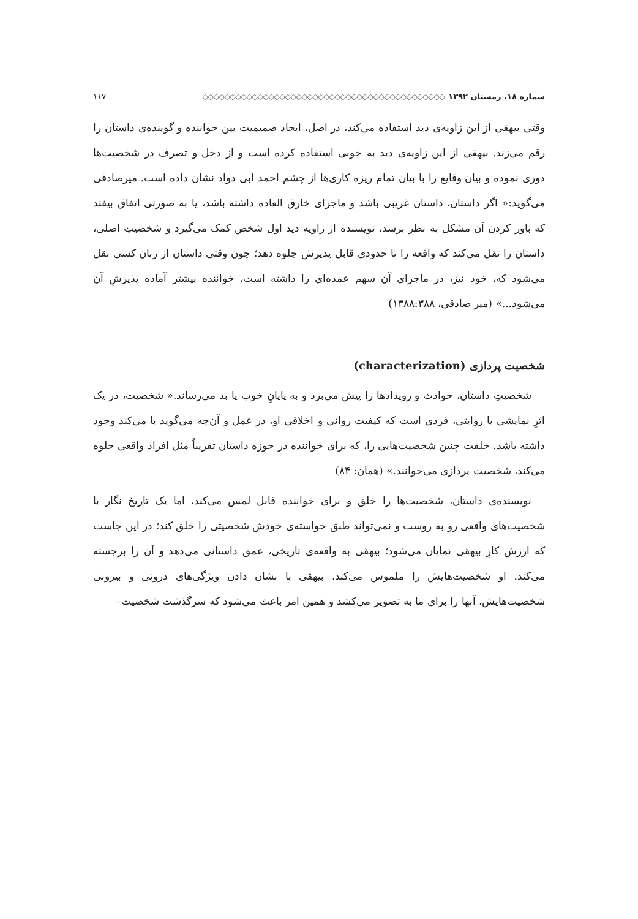شماره ۱۸، زمستان ۱۳۹۲ ◇◇◇◇◇◇◇◇◇◇◇◇◇◇◇◇◇◇◇◇◇◇◇◇◇◇◇◇◇◇◇◇◇◇◇◇◇◇◇◇◇◇◇◇ ۱۱۷
وقتی بیهقی از این زاویه‌ی دید استفاده می‌کند، در اصل، ایجاد صمیمیت بین خواننده و گوینده‌ی داستان را رقم می‌زند. بیهقی از این زاویه‌ی دید به خوبی استفاده کرده است و از دخل و تصرف در شخصیت‌ها دوری نموده و بیان وقایع را با بیان تمام ریزه کاری‌ها از چشم احمد ابی دواد نشان داده است. میرصادقی می‌گوید:« اگر داستان، داستان غریبی باشد و ماجرای خارق العاده داشته باشد، یا به صورتی اتفاق بیفتد که باور کردن آن مشکل به نظر برسد، نویسنده از زاویه دید اول شخص کمک می‌گیرد و شخصیتِ اصلی، داستان را نقل می‌کند که واقعه را تا حدودی قابل پذیرش جلوه دهد؛ چون وقتی داستان از زبان کسی نقل می‌شود که، خود نیز، در ماجرای آن سهم عمده‌ای را داشته است، خواننده بیشتر آماده پذیرشِ آن می‌شود...» (میر صادقی، ۱۳۸۸:۳۸۸)
شخصیت پردازی (characterization)
شخصیتِ داستان، حوادث و رویدادها را پیش می‌برد و به پایانِ خوب یا بد می‌رساند.« شخصیت، در یک اثرِ نمایشی یا روایتی، فردی است که کیفیت روانی و اخلاقی او، در عمل و آن‌چه می‌گوید یا می‌کند وجود داشته باشد. خلقت چنین شخصیت‌هایی را، که برای خواننده در حوزه داستان تقریباً مثل افراد واقعی جلوه می‌کند، شخصیت پردازی می‌خوانند.» (همان: ۸۴)
نویسنده‌ی داستان، شخصیت‌ها را خلق و برای خواننده قابل لمس می‌کند، اما یک تاریخ نگار با شخصیت‌های واقعی رو به روست و نمی‌تواند طبق خواسته‌ی خودش شخصیتی را خلق کند؛ در این جاست که ارزش کارِ بیهقی نمایان می‌شود؛ بیهقی به واقعه‌ی تاریخی، عمق داستانی می‌دهد و آن را برجسته می‌کند. او شخصیت‌هایش را ملموس می‌کند. بیهقی با نشان دادن ویژگی‌های درونی و بیرونی شخصیت‌هایش، آنها را برای ما به تصویر می‌کشد و همین امر باعث می‌شود که سرگذشت شخصیت–